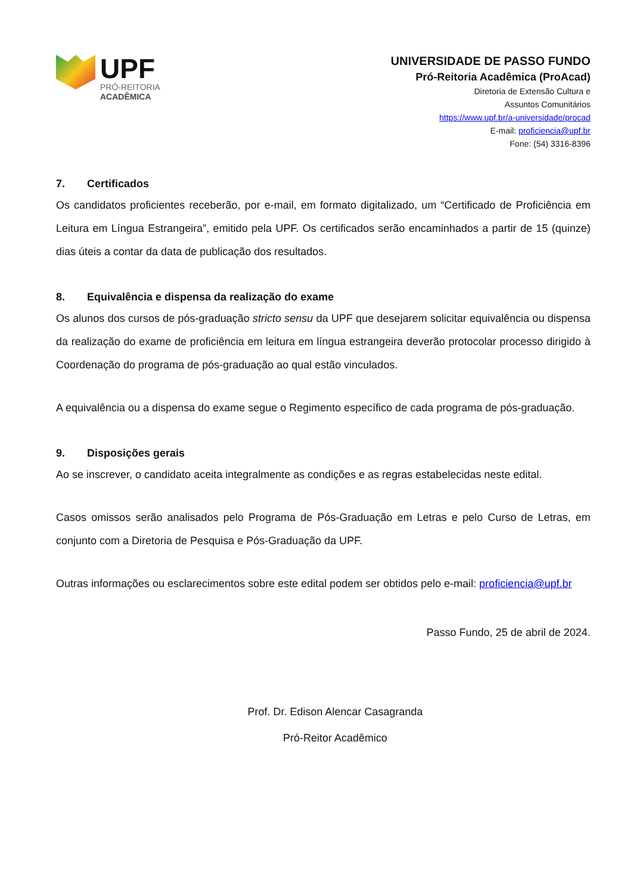UPF
PRÓ-REITORIA
ACADÊMICA
UNIVERSIDADE DE PASSO FUNDO
Pró-Reitoria Acadêmica (ProAcad)
Diretoria de Extensão Cultura e
Assuntos Comunitários
https://www.upf.br/a-universidade/procad
E-mail: proficiencia@upf.br
Fone: (54) 3316-8396
7. Certificados
Os candidatos proficientes receberão, por e-mail, em formato digitalizado, um “Certificado de Proficiência em Leitura em Língua Estrangeira”, emitido pela UPF. Os certificados serão encaminhados a partir de 15 (quinze) dias úteis a contar da data de publicação dos resultados.
8. Equivalência e dispensa da realização do exame
Os alunos dos cursos de pós-graduação stricto sensu da UPF que desejarem solicitar equivalência ou dispensa da realização do exame de proficiência em leitura em língua estrangeira deverão protocolar processo dirigido à Coordenação do programa de pós-graduação ao qual estão vinculados.
A equivalência ou a dispensa do exame segue o Regimento específico de cada programa de pós-graduação.
9. Disposições gerais
Ao se inscrever, o candidato aceita integralmente as condições e as regras estabelecidas neste edital.
Casos omissos serão analisados pelo Programa de Pós-Graduação em Letras e pelo Curso de Letras, em conjunto com a Diretoria de Pesquisa e Pós-Graduação da UPF.
Outras informações ou esclarecimentos sobre este edital podem ser obtidos pelo e-mail: proficiencia@upf.br
Passo Fundo, 25 de abril de 2024.
Prof. Dr. Edison Alencar Casagranda
Pró-Reitor Acadêmico